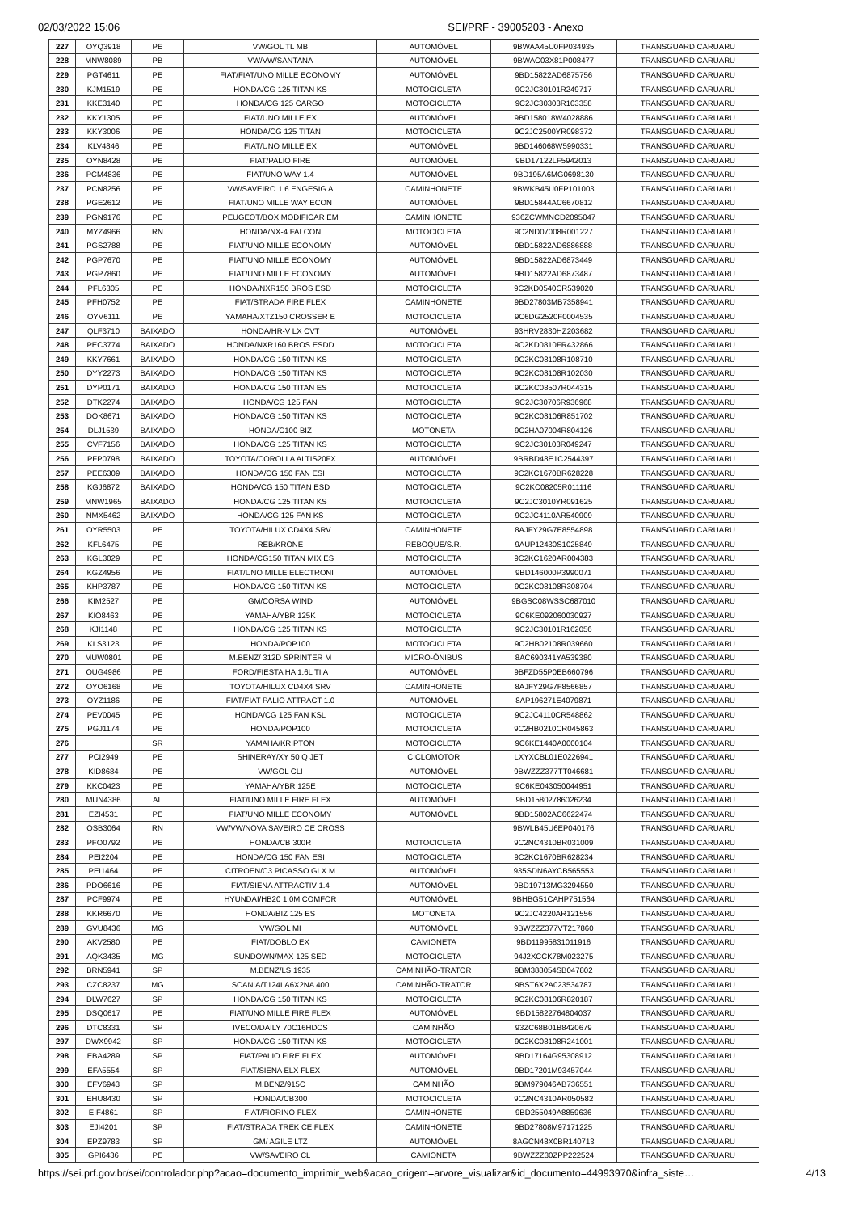02/03/2022 15:06 SEI/PRF - 39005203 - Anexo
| 227 | OYQ3918 | PE | VW/GOL TL MB | AUTOMÓVEL | 9BWAA45U0FP034935 | TRANSGUARD CARUARU |
| 228 | MNW8089 | PB | VW/VW/SANTANA | AUTOMÓVEL | 9BWAC03X81P008477 | TRANSGUARD CARUARU |
| 229 | PGT4611 | PE | FIAT/FIAT/UNO MILLE ECONOMY | AUTOMÓVEL | 9BD15822AD6875756 | TRANSGUARD CARUARU |
| 230 | KJM1519 | PE | HONDA/CG 125 TITAN KS | MOTOCICLETA | 9C2JC30101R249717 | TRANSGUARD CARUARU |
| 231 | KKE3140 | PE | HONDA/CG 125 CARGO | MOTOCICLETA | 9C2JC30303R103358 | TRANSGUARD CARUARU |
| 232 | KKY1305 | PE | FIAT/UNO MILLE EX | AUTOMÓVEL | 9BD158018W4028886 | TRANSGUARD CARUARU |
| 233 | KKY3006 | PE | HONDA/CG 125 TITAN | MOTOCICLETA | 9C2JC2500YR098372 | TRANSGUARD CARUARU |
| 234 | KLV4846 | PE | FIAT/UNO MILLE EX | AUTOMÓVEL | 9BD146068W5990331 | TRANSGUARD CARUARU |
| 235 | OYN8428 | PE | FIAT/PALIO FIRE | AUTOMÓVEL | 9BD17122LF5942013 | TRANSGUARD CARUARU |
| 236 | PCM4836 | PE | FIAT/UNO WAY 1.4 | AUTOMÓVEL | 9BD195A6MG0698130 | TRANSGUARD CARUARU |
| 237 | PCN8256 | PE | VW/SAVEIRO 1.6 ENGESIG A | CAMINHONETE | 9BWKB45U0FP101003 | TRANSGUARD CARUARU |
| 238 | PGE2612 | PE | FIAT/UNO MILLE WAY ECON | AUTOMÓVEL | 9BD15844AC6670812 | TRANSGUARD CARUARU |
| 239 | PGN9176 | PE | PEUGEOT/BOX MODIFICAR EM | CAMINHONETE | 936ZCWMNCD2095047 | TRANSGUARD CARUARU |
| 240 | MYZ4966 | RN | HONDA/NX-4 FALCON | MOTOCICLETA | 9C2ND07008R001227 | TRANSGUARD CARUARU |
| 241 | PGS2788 | PE | FIAT/UNO MILLE ECONOMY | AUTOMÓVEL | 9BD15822AD6886888 | TRANSGUARD CARUARU |
| 242 | PGP7670 | PE | FIAT/UNO MILLE ECONOMY | AUTOMÓVEL | 9BD15822AD6873449 | TRANSGUARD CARUARU |
| 243 | PGP7860 | PE | FIAT/UNO MILLE ECONOMY | AUTOMÓVEL | 9BD15822AD6873487 | TRANSGUARD CARUARU |
| 244 | PFL6305 | PE | HONDA/NXR150 BROS ESD | MOTOCICLETA | 9C2KD0540CR539020 | TRANSGUARD CARUARU |
| 245 | PFH0752 | PE | FIAT/STRADA FIRE FLEX | CAMINHONETE | 9BD27803MB7358941 | TRANSGUARD CARUARU |
| 246 | OYV6111 | PE | YAMAHA/XTZ150 CROSSER E | MOTOCICLETA | 9C6DG2520F0004535 | TRANSGUARD CARUARU |
| 247 | QLF3710 | BAIXADO | HONDA/HR-V LX CVT | AUTOMÓVEL | 93HRV2830HZ203682 | TRANSGUARD CARUARU |
| 248 | PEC3774 | BAIXADO | HONDA/NXR160 BROS ESDD | MOTOCICLETA | 9C2KD0810FR432866 | TRANSGUARD CARUARU |
| 249 | KKY7661 | BAIXADO | HONDA/CG 150 TITAN KS | MOTOCICLETA | 9C2KC08108R108710 | TRANSGUARD CARUARU |
| 250 | DYY2273 | BAIXADO | HONDA/CG 150 TITAN KS | MOTOCICLETA | 9C2KC08108R102030 | TRANSGUARD CARUARU |
| 251 | DYP0171 | BAIXADO | HONDA/CG 150 TITAN ES | MOTOCICLETA | 9C2KC08507R044315 | TRANSGUARD CARUARU |
| 252 | DTK2274 | BAIXADO | HONDA/CG 125 FAN | MOTOCICLETA | 9C2JC30706R936968 | TRANSGUARD CARUARU |
| 253 | DOK8671 | BAIXADO | HONDA/CG 150 TITAN KS | MOTOCICLETA | 9C2KC08106R851702 | TRANSGUARD CARUARU |
| 254 | DLJ1539 | BAIXADO | HONDA/C100 BIZ | MOTONETA | 9C2HA07004R804126 | TRANSGUARD CARUARU |
| 255 | CVF7156 | BAIXADO | HONDA/CG 125 TITAN KS | MOTOCICLETA | 9C2JC30103R049247 | TRANSGUARD CARUARU |
| 256 | PFP0798 | BAIXADO | TOYOTA/COROLLA ALTIS20FX | AUTOMÓVEL | 9BRBD48E1C2544397 | TRANSGUARD CARUARU |
| 257 | PEE6309 | BAIXADO | HONDA/CG 150 FAN ESI | MOTOCICLETA | 9C2KC1670BR628228 | TRANSGUARD CARUARU |
| 258 | KGJ6872 | BAIXADO | HONDA/CG 150 TITAN ESD | MOTOCICLETA | 9C2KC08205R011116 | TRANSGUARD CARUARU |
| 259 | MNW1965 | BAIXADO | HONDA/CG 125 TITAN KS | MOTOCICLETA | 9C2JC3010YR091625 | TRANSGUARD CARUARU |
| 260 | NMX5462 | BAIXADO | HONDA/CG 125 FAN KS | MOTOCICLETA | 9C2JC4110AR540909 | TRANSGUARD CARUARU |
| 261 | OYR5503 | PE | TOYOTA/HILUX CD4X4 SRV | CAMINHONETE | 8AJFY29G7E8554898 | TRANSGUARD CARUARU |
| 262 | KFL6475 | PE | REB/KRONE | REBOQUE/S.R. | 9AUP12430S1025849 | TRANSGUARD CARUARU |
| 263 | KGL3029 | PE | HONDA/CG150 TITAN MIX ES | MOTOCICLETA | 9C2KC1620AR004383 | TRANSGUARD CARUARU |
| 264 | KGZ4956 | PE | FIAT/UNO MILLE ELECTRONI | AUTOMÓVEL | 9BD146000P3990071 | TRANSGUARD CARUARU |
| 265 | KHP3787 | PE | HONDA/CG 150 TITAN KS | MOTOCICLETA | 9C2KC08108R308704 | TRANSGUARD CARUARU |
| 266 | KIM2527 | PE | GM/CORSA WIND | AUTOMÓVEL | 9BGSC08WSSC687010 | TRANSGUARD CARUARU |
| 267 | KIO8463 | PE | YAMAHA/YBR 125K | MOTOCICLETA | 9C6KE092060030927 | TRANSGUARD CARUARU |
| 268 | KJI1148 | PE | HONDA/CG 125 TITAN KS | MOTOCICLETA | 9C2JC30101R162056 | TRANSGUARD CARUARU |
| 269 | KLS3123 | PE | HONDA/POP100 | MOTOCICLETA | 9C2HB02108R039660 | TRANSGUARD CARUARU |
| 270 | MUW0801 | PE | M.BENZ/ 312D SPRINTER M | MICRO-ÔNIBUS | 8AC690341YA539380 | TRANSGUARD CARUARU |
| 271 | OUG4986 | PE | FORD/FIESTA HA 1.6L TI A | AUTOMÓVEL | 9BFZD55P0EB660796 | TRANSGUARD CARUARU |
| 272 | OYO6168 | PE | TOYOTA/HILUX CD4X4 SRV | CAMINHONETE | 8AJFY29G7F8566857 | TRANSGUARD CARUARU |
| 273 | OYZ1186 | PE | FIAT/FIAT PALIO ATTRACT 1.0 | AUTOMÓVEL | 8AP196271E4079871 | TRANSGUARD CARUARU |
| 274 | PEV0045 | PE | HONDA/CG 125 FAN KSL | MOTOCICLETA | 9C2JC4110CR548862 | TRANSGUARD CARUARU |
| 275 | PGJ1174 | PE | HONDA/POP100 | MOTOCICLETA | 9C2HB0210CR045863 | TRANSGUARD CARUARU |
| 276 | | SR | YAMAHA/KRIPTON | MOTOCICLETA | 9C6KE1440A0000104 | TRANSGUARD CARUARU |
| 277 | PCI2949 | PE | SHINERAY/XY 50 Q JET | CICLOMOTOR | LXYXCBL01E0226941 | TRANSGUARD CARUARU |
| 278 | KID8684 | PE | VW/GOL CLI | AUTOMÓVEL | 9BWZZZ377TT046681 | TRANSGUARD CARUARU |
| 279 | KKC0423 | PE | YAMAHA/YBR 125E | MOTOCICLETA | 9C6KE043050044951 | TRANSGUARD CARUARU |
| 280 | MUN4386 | AL | FIAT/UNO MILLE FIRE FLEX | AUTOMÓVEL | 9BD15802786026234 | TRANSGUARD CARUARU |
| 281 | EZI4531 | PE | FIAT/UNO MILLE ECONOMY | AUTOMÓVEL | 9BD15802AC6622474 | TRANSGUARD CARUARU |
| 282 | OSB3064 | RN | VW/VW/NOVA SAVEIRO CE CROSS | | 9BWLB45U6EP040176 | TRANSGUARD CARUARU |
| 283 | PFO0792 | PE | HONDA/CB 300R | MOTOCICLETA | 9C2NC4310BR031009 | TRANSGUARD CARUARU |
| 284 | PEI2204 | PE | HONDA/CG 150 FAN ESI | MOTOCICLETA | 9C2KC1670BR628234 | TRANSGUARD CARUARU |
| 285 | PEI1464 | PE | CITROEN/C3 PICASSO GLX M | AUTOMÓVEL | 935SDN6AYCB565553 | TRANSGUARD CARUARU |
| 286 | PDO6616 | PE | FIAT/SIENA ATTRACTIV 1.4 | AUTOMÓVEL | 9BD19713MG3294550 | TRANSGUARD CARUARU |
| 287 | PCF9974 | PE | HYUNDAI/HB20 1.0M COMFOR | AUTOMÓVEL | 9BHBG51CAHP751564 | TRANSGUARD CARUARU |
| 288 | KKR6670 | PE | HONDA/BIZ 125 ES | MOTONETA | 9C2JC4220AR121556 | TRANSGUARD CARUARU |
| 289 | GVU8436 | MG | VW/GOL MI | AUTOMÓVEL | 9BWZZZ377VT217860 | TRANSGUARD CARUARU |
| 290 | AKV2580 | PE | FIAT/DOBLO EX | CAMIONETA | 9BD11995831011916 | TRANSGUARD CARUARU |
| 291 | AQK3435 | MG | SUNDOWN/MAX 125 SED | MOTOCICLETA | 94J2XCCK78M023275 | TRANSGUARD CARUARU |
| 292 | BRN5941 | SP | M.BENZ/LS 1935 | CAMINHÃO-TRATOR | 9BM388054SB047802 | TRANSGUARD CARUARU |
| 293 | CZC8237 | MG | SCANIA/T124LA6X2NA 400 | CAMINHÃO-TRATOR | 9BST6X2A023534787 | TRANSGUARD CARUARU |
| 294 | DLW7627 | SP | HONDA/CG 150 TITAN KS | MOTOCICLETA | 9C2KC08106R820187 | TRANSGUARD CARUARU |
| 295 | DSQ0617 | PE | FIAT/UNO MILLE FIRE FLEX | AUTOMÓVEL | 9BD15822764804037 | TRANSGUARD CARUARU |
| 296 | DTC8331 | SP | IVECO/DAILY 70C16HDCS | CAMINHÃO | 93ZC68B01B8420679 | TRANSGUARD CARUARU |
| 297 | DWX9942 | SP | HONDA/CG 150 TITAN KS | MOTOCICLETA | 9C2KC08108R241001 | TRANSGUARD CARUARU |
| 298 | EBA4289 | SP | FIAT/PALIO FIRE FLEX | AUTOMÓVEL | 9BD17164G95308912 | TRANSGUARD CARUARU |
| 299 | EFA5554 | SP | FIAT/SIENA ELX FLEX | AUTOMÓVEL | 9BD17201M93457044 | TRANSGUARD CARUARU |
| 300 | EFV6943 | SP | M.BENZ/915C | CAMINHÃO | 9BM979046AB736551 | TRANSGUARD CARUARU |
| 301 | EHU8430 | SP | HONDA/CB300 | MOTOCICLETA | 9C2NC4310AR050582 | TRANSGUARD CARUARU |
| 302 | EIF4861 | SP | FIAT/FIORINO FLEX | CAMINHONETE | 9BD255049A8859636 | TRANSGUARD CARUARU |
| 303 | EJI4201 | SP | FIAT/STRADA TREK CE FLEX | CAMINHONETE | 9BD27808M97171225 | TRANSGUARD CARUARU |
| 304 | EPZ9783 | SP | GM/ AGILE LTZ | AUTOMÓVEL | 8AGCN48X0BR140713 | TRANSGUARD CARUARU |
| 305 | GPI6436 | PE | VW/SAVEIRO CL | CAMIONETA | 9BWZZZ30ZPP222524 | TRANSGUARD CARUARU |
https://sei.prf.gov.br/sei/controlador.php?acao=documento_imprimir_web&acao_origem=arvore_visualizar&id_documento=44993970&infra_siste… 4/13